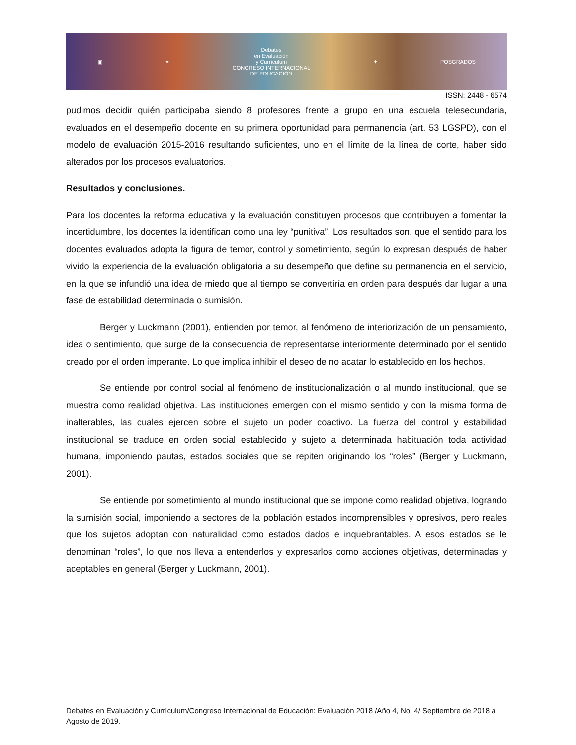▣ ✦
Debates
en Evaluación
y Currículum
CONGRESO INTERNACIONAL
DE EDUCACIÓN
✦ POSGRADOS
ISSN: 2448 - 6574
pudimos decidir quién participaba siendo 8 profesores frente a grupo en una escuela telesecundaria, evaluados en el desempeño docente en su primera oportunidad para permanencia (art. 53 LGSPD), con el modelo de evaluación 2015-2016 resultando suficientes, uno en el límite de la línea de corte, haber sido alterados por los procesos evaluatorios.
Resultados y conclusiones.
Para los docentes la reforma educativa y la evaluación constituyen procesos que contribuyen a fomentar la incertidumbre, los docentes la identifican como una ley “punitiva”. Los resultados son, que el sentido para los docentes evaluados adopta la figura de temor, control y sometimiento, según lo expresan después de haber vivido la experiencia de la evaluación obligatoria a su desempeño que define su permanencia en el servicio, en la que se infundió una idea de miedo que al tiempo se convertiría en orden para después dar lugar a una fase de estabilidad determinada o sumisión.
Berger y Luckmann (2001), entienden por temor, al fenómeno de interiorización de un pensamiento, idea o sentimiento, que surge de la consecuencia de representarse interiormente determinado por el sentido creado por el orden imperante. Lo que implica inhibir el deseo de no acatar lo establecido en los hechos.
Se entiende por control social al fenómeno de institucionalización o al mundo institucional, que se muestra como realidad objetiva. Las instituciones emergen con el mismo sentido y con la misma forma de inalterables, las cuales ejercen sobre el sujeto un poder coactivo. La fuerza del control y estabilidad institucional se traduce en orden social establecido y sujeto a determinada habituación toda actividad humana, imponiendo pautas, estados sociales que se repiten originando los “roles” (Berger y Luckmann, 2001).
Se entiende por sometimiento al mundo institucional que se impone como realidad objetiva, logrando la sumisión social, imponiendo a sectores de la población estados incomprensibles y opresivos, pero reales que los sujetos adoptan con naturalidad como estados dados e inquebrantables. A esos estados se le denominan “roles”, lo que nos lleva a entenderlos y expresarlos como acciones objetivas, determinadas y aceptables en general (Berger y Luckmann, 2001).
Debates en Evaluación y Currículum/Congreso Internacional de Educación: Evaluación 2018 /Año 4, No. 4/ Septiembre de 2018 a Agosto de 2019.